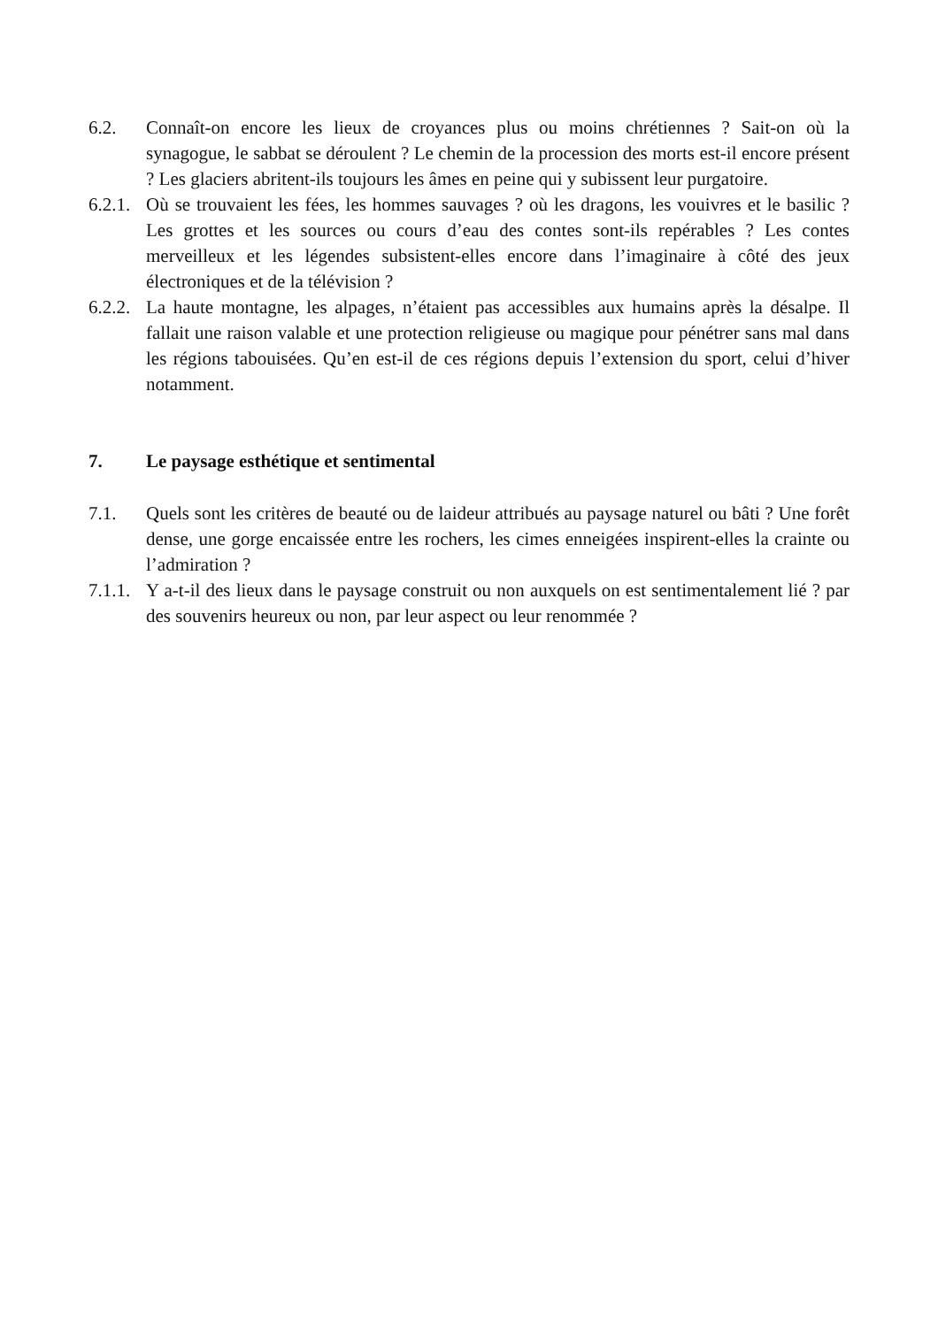6.2. Connaît-on encore les lieux de croyances plus ou moins chrétiennes ? Sait-on où la synagogue, le sabbat se déroulent ? Le chemin de la procession des morts est-il encore présent ? Les glaciers abritent-ils toujours les âmes en peine qui y subissent leur purgatoire.
6.2.1.
Où se trouvaient les fées, les hommes sauvages ? où les dragons, les vouivres et le basilic ? Les grottes et les sources ou cours d’eau des contes sont-ils repérables ? Les contes merveilleux et les légendes subsistent-elles encore dans l’imaginaire à côté des jeux électroniques et de la télévision ?
6.2.2.
La haute montagne, les alpages, n’étaient pas accessibles aux humains après la désalpe. Il fallait une raison valable et une protection religieuse ou magique pour pénétrer sans mal dans les régions tabouisées. Qu’en est-il de ces régions depuis l’extension du sport, celui d’hiver notamment.
7. Le paysage esthétique et sentimental
7.1. Quels sont les critères de beauté ou de laideur attribués au paysage naturel ou bâti ? Une forêt dense, une gorge encaissée entre les rochers, les cimes enneigées inspirent-elles la crainte ou l’admiration ?
7.1.1.
Y a-t-il des lieux dans le paysage construit ou non auxquels on est sentimentalement lié ? par des souvenirs heureux ou non, par leur aspect ou leur renommée ?